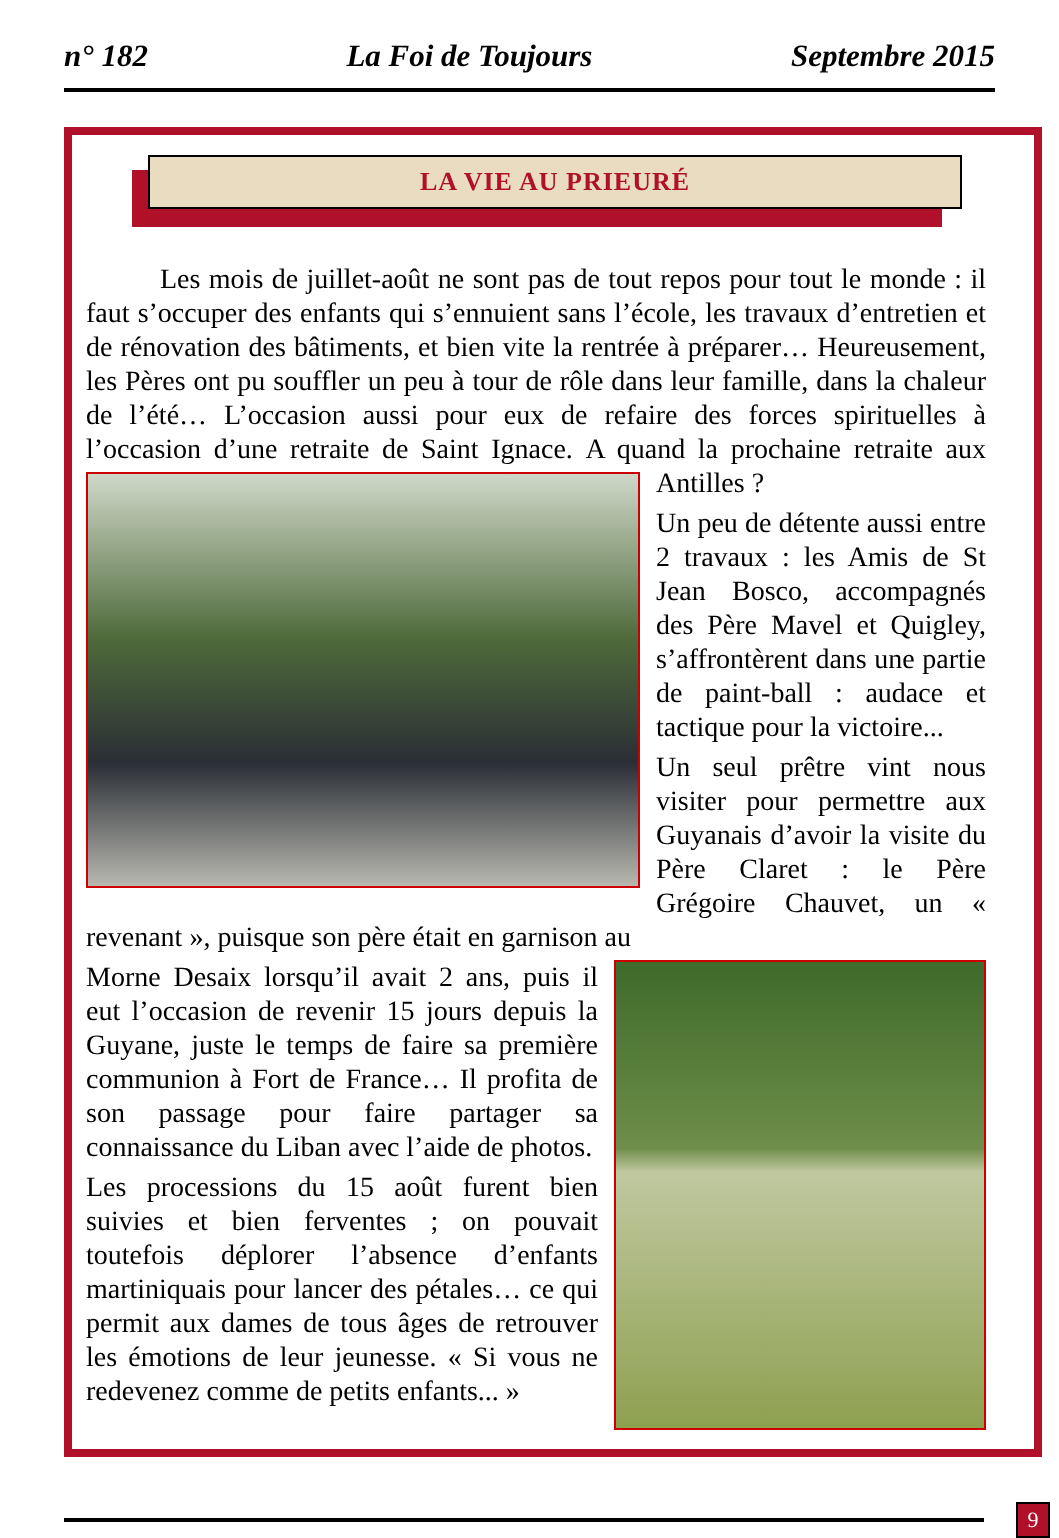n° 182 La Foi de Toujours Septembre 2015
LA VIE AU PRIEURÉ
Les mois de juillet-août ne sont pas de tout repos pour tout le monde : il faut s’occuper des enfants qui s’ennuient sans l’école, les travaux d’entretien et de rénovation des bâtiments, et bien vite la rentrée à préparer… Heureusement, les Pères ont pu souffler un peu à tour de rôle dans leur famille, dans la chaleur de l’été… L’occasion aussi pour eux de refaire des forces spirituelles à l’occasion d’une retraite de Saint Ignace. A quand la prochaine retraite aux Antilles ?
Un peu de détente aussi entre 2 travaux : les Amis de St Jean Bosco, accompagnés des Père Mavel et Quigley, s’affrontèrent dans une partie de paint-ball : audace et tactique pour la victoire...
Un seul prêtre vint nous visiter pour permettre aux Guyanais d’avoir la visite du Père Claret : le Père Grégoire Chauvet, un « revenant », puisque son père était en garnison au
Morne Desaix lorsqu’il avait 2 ans, puis il eut l’occasion de revenir 15 jours depuis la Guyane, juste le temps de faire sa première communion à Fort de France… Il profita de son passage pour faire partager sa connaissance du Liban avec l’aide de photos.
Les processions du 15 août furent bien suivies et bien ferventes ; on pouvait toutefois déplorer l’absence d’enfants martiniquais pour lancer des pétales… ce qui permit aux dames de tous âges de retrouver les émotions de leur jeunesse. « Si vous ne redevenez comme de petits enfants... »
9